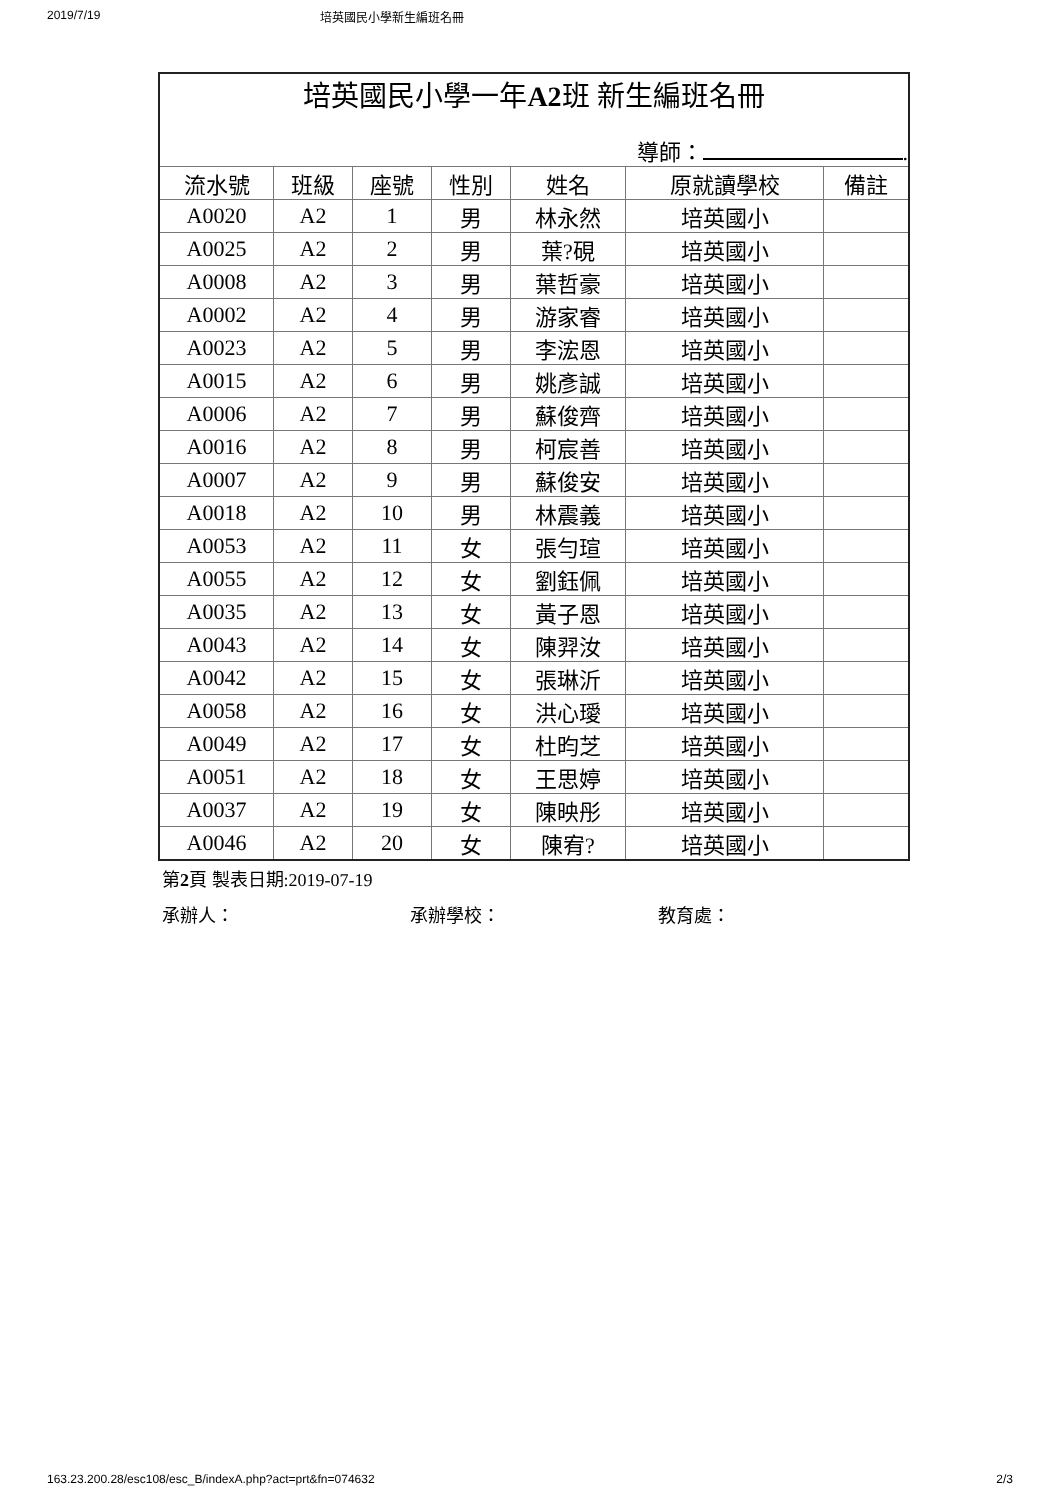2019/7/19 培英國民小學新生編班名冊
| 培英國民小學一年 A2 班 新生編班名冊 | | | | | | |
| 導師： . | | | | | | |
| 流水號 | 班級 | 座號 | 性別 | 姓名 | 原就讀學校 | 備註 |
| A0020 | A2 | 1 | 男 | 林永然 | 培英國小 | |
| A0025 | A2 | 2 | 男 | 葉?硯 | 培英國小 | |
| A0008 | A2 | 3 | 男 | 葉哲豪 | 培英國小 | |
| A0002 | A2 | 4 | 男 | 游家睿 | 培英國小 | |
| A0023 | A2 | 5 | 男 | 李浤恩 | 培英國小 | |
| A0015 | A2 | 6 | 男 | 姚彥誠 | 培英國小 | |
| A0006 | A2 | 7 | 男 | 蘇俊齊 | 培英國小 | |
| A0016 | A2 | 8 | 男 | 柯宸善 | 培英國小 | |
| A0007 | A2 | 9 | 男 | 蘇俊安 | 培英國小 | |
| A0018 | A2 | 10 | 男 | 林震義 | 培英國小 | |
| A0053 | A2 | 11 | 女 | 張勻瑄 | 培英國小 | |
| A0055 | A2 | 12 | 女 | 劉鈺佩 | 培英國小 | |
| A0035 | A2 | 13 | 女 | 黃子恩 | 培英國小 | |
| A0043 | A2 | 14 | 女 | 陳羿汝 | 培英國小 | |
| A0042 | A2 | 15 | 女 | 張琳沂 | 培英國小 | |
| A0058 | A2 | 16 | 女 | 洪心璦 | 培英國小 | |
| A0049 | A2 | 17 | 女 | 杜昀芝 | 培英國小 | |
| A0051 | A2 | 18 | 女 | 王思婷 | 培英國小 | |
| A0037 | A2 | 19 | 女 | 陳映彤 | 培英國小 | |
| A0046 | A2 | 20 | 女 | 陳宥? | 培英國小 | |
第2頁 製表日期:2019-07-19
承辦人： 承辦學校： 教育處：
163.23.200.28/esc108/esc_B/indexA.php?act=prt&fn=074632 2/3